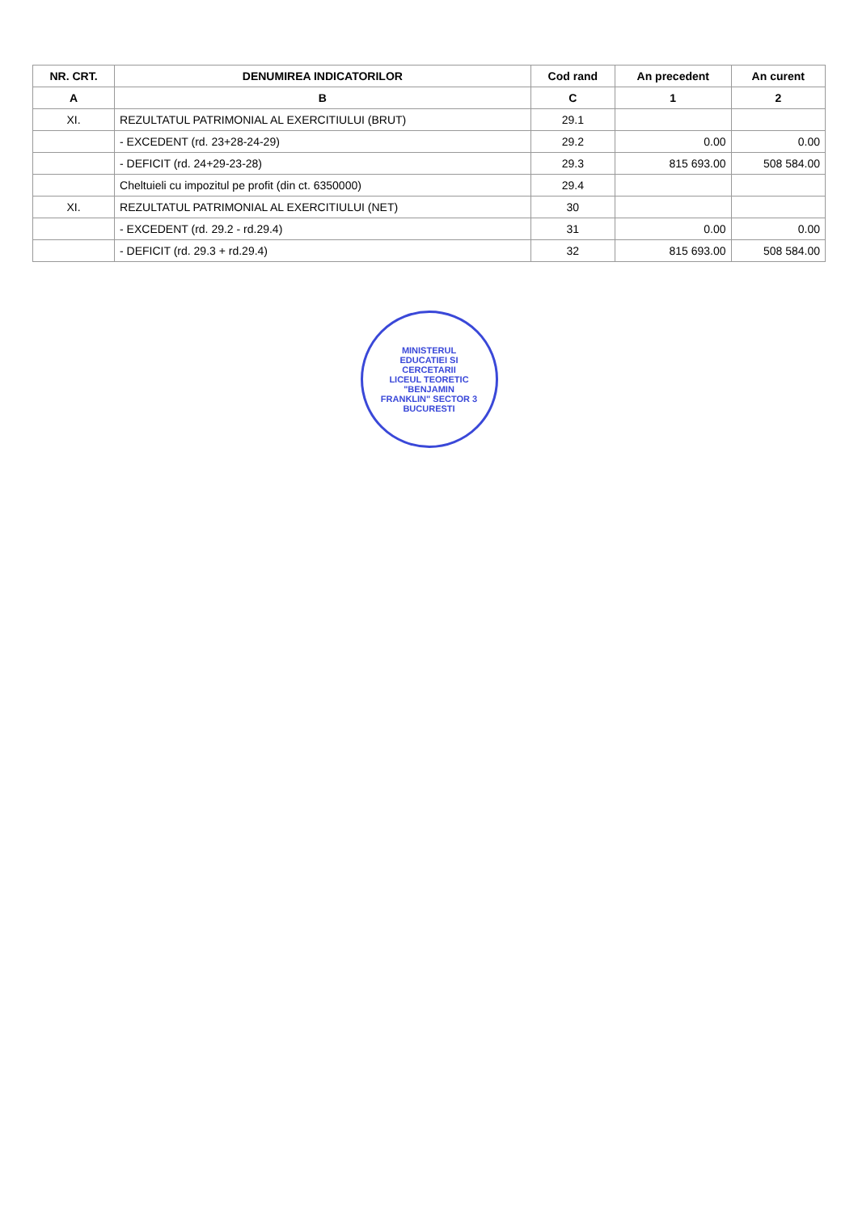| NR. CRT. | DENUMIREA INDICATORILOR | Cod rand | An precedent | An curent |
| --- | --- | --- | --- | --- |
| A | B | C | 1 | 2 |
| XI. | REZULTATUL PATRIMONIAL AL EXERCITIULUI (BRUT) | 29.1 | | |
| | - EXCEDENT (rd. 23+28-24-29) | 29.2 | 0.00 | 0.00 |
| | - DEFICIT (rd. 24+29-23-28) | 29.3 | 815 693.00 | 508 584.00 |
| | Cheltuieli cu impozitul pe profit (din ct. 6350000) | 29.4 | | |
| XI. | REZULTATUL PATRIMONIAL AL EXERCITIULUI (NET) | 30 | | |
| | - EXCEDENT (rd. 29.2 - rd.29.4) | 31 | 0.00 | 0.00 |
| | - DEFICIT (rd. 29.3 + rd.29.4) | 32 | 815 693.00 | 508 584.00 |
MINISTERUL EDUCATIEI SI CERCETARII
LICEUL TEORETIC "BENJAMIN FRANKLIN" SECTOR 3 BUCURESTI